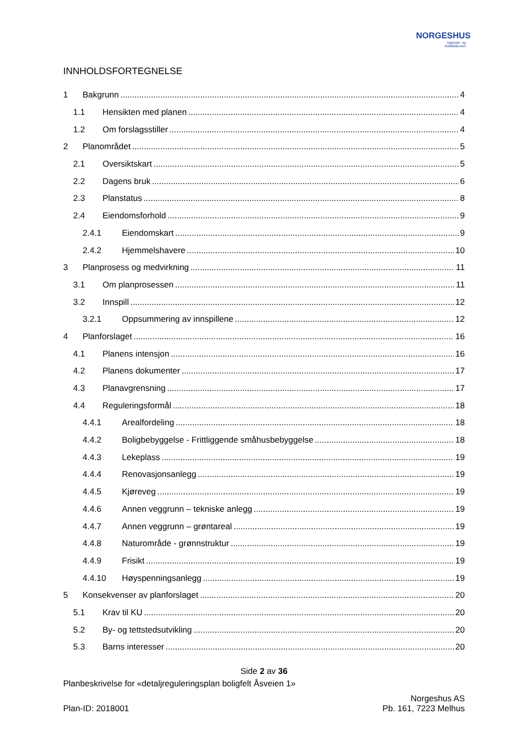NORGESHUS
Ingeniør- og
Arkitektkontor
INNHOLDSFORTEGNELSE
1 Bakgrunn 4
1.1 Hensikten med planen 4
1.2 Om forslagsstiller 4
2 Planområdet 5
2.1 Oversiktskart 5
2.2 Dagens bruk 6
2.3 Planstatus 8
2.4 Eiendomsforhold 9
2.4.1 Eiendomskart 9
2.4.2 Hjemmelshavere 10
3 Planprosess og medvirkning 11
3.1 Om planprosessen 11
3.2 Innspill 12
3.2.1 Oppsummering av innspillene 12
4 Planforslaget 16
4.1 Planens intensjon 16
4.2 Planens dokumenter 17
4.3 Planavgrensning 17
4.4 Reguleringsformål 18
4.4.1 Arealfordeling 18
4.4.2 Boligbebyggelse - Frittliggende småhusbebyggelse 18
4.4.3 Lekeplass 19
4.4.4 Renovasjonsanlegg 19
4.4.5 Kjøreveg 19
4.4.6 Annen veggrunn – tekniske anlegg 19
4.4.7 Annen veggrunn – grøntareal 19
4.4.8 Naturområde - grønnstruktur 19
4.4.9 Frisikt 19
4.4.10 Høyspenningsanlegg 19
5 Konsekvenser av planforslaget 20
5.1 Krav til KU 20
5.2 By- og tettstedsutvikling 20
5.3 Barns interesser 20
Side 2 av 36
Planbeskrivelse for «detaljreguleringsplan boligfelt Åsveien 1»
Plan-ID: 2018001 Norgeshus AS
Pb. 161, 7223 Melhus